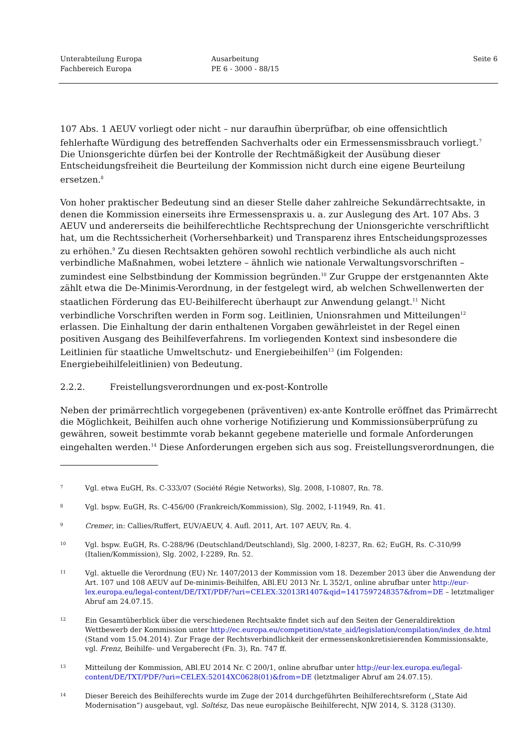Unterabteilung Europa
Fachbereich Europa
Ausarbeitung
PE 6 - 3000 - 88/15
Seite 6
107 Abs. 1 AEUV vorliegt oder nicht – nur daraufhin überprüfbar, ob eine offensichtlich fehlerhafte Würdigung des betreffenden Sachverhalts oder ein Ermessensmissbrauch vorliegt.<sup>7</sup> Die Unionsgerichte dürfen bei der Kontrolle der Rechtmäßigkeit der Ausübung dieser Entscheidungsfreiheit die Beurteilung der Kommission nicht durch eine eigene Beurteilung ersetzen.<sup>8</sup>
Von hoher praktischer Bedeutung sind an dieser Stelle daher zahlreiche Sekundärrechtsakte, in denen die Kommission einerseits ihre Ermessenspraxis u. a. zur Auslegung des Art. 107 Abs. 3 AEUV und andererseits die beihilferechtliche Rechtsprechung der Unionsgerichte verschriftlicht hat, um die Rechtssicherheit (Vorhersehbarkeit) und Transparenz ihres Entscheidungsprozesses zu erhöhen.<sup>9</sup> Zu diesen Rechtsakten gehören sowohl rechtlich verbindliche als auch nicht verbindliche Maßnahmen, wobei letztere – ähnlich wie nationale Verwaltungsvorschriften – zumindest eine Selbstbindung der Kommission begründen.<sup>10</sup> Zur Gruppe der erstgenannten Akte zählt etwa die De-Minimis-Verordnung, in der festgelegt wird, ab welchen Schwellenwerten der staatlichen Förderung das EU-Beihilferecht überhaupt zur Anwendung gelangt.<sup>11</sup> Nicht verbindliche Vorschriften werden in Form sog. Leitlinien, Unionsrahmen und Mitteilungen<sup>12</sup> erlassen. Die Einhaltung der darin enthaltenen Vorgaben gewährleistet in der Regel einen positiven Ausgang des Beihilfeverfahrens. Im vorliegenden Kontext sind insbesondere die Leitlinien für staatliche Umweltschutz- und Energiebeihilfen<sup>13</sup> (im Folgenden: Energiebeihilfeleitlinien) von Bedeutung.
2.2.2. Freistellungsverordnungen und ex-post-Kontrolle
Neben der primärrechtlich vorgegebenen (präventiven) ex-ante Kontrolle eröffnet das Primärrecht die Möglichkeit, Beihilfen auch ohne vorherige Notifizierung und Kommissionsüberprüfung zu gewähren, soweit bestimmte vorab bekannt gegebene materielle und formale Anforderungen eingehalten werden.<sup>14</sup> Diese Anforderungen ergeben sich aus sog. Freistellungsverordnungen, die
7
Vgl. etwa EuGH, Rs. C-333/07 (Société Régie Networks), Slg. 2008, I-10807, Rn. 78.
8
Vgl. bspw. EuGH, Rs. C-456/00 (Frankreich/Kommission), Slg. 2002, I-11949, Rn. 41.
9
Cremer, in: Callies/Ruffert, EUV/AEUV, 4. Aufl. 2011, Art. 107 AEUV, Rn. 4.
10
Vgl. bspw. EuGH, Rs. C-288/96 (Deutschland/Deutschland), Slg. 2000, I-8237, Rn. 62; EuGH, Rs. C-310/99 (Italien/Kommission), Slg. 2002, I-2289, Rn. 52.
11
Vgl. aktuelle die Verordnung (EU) Nr. 1407/2013 der Kommission vom 18. Dezember 2013 über die Anwendung der Art. 107 und 108 AEUV auf De-minimis-Beihilfen, ABl.EU 2013 Nr. L 352/1, online abrufbar unter http://eur-lex.europa.eu/legal-content/DE/TXT/PDF/?uri=CELEX:32013R1407&qid=1417597248357&from=DE – letztmaliger Abruf am 24.07.15.
12
Ein Gesamtüberblick über die verschiedenen Rechtsakte findet sich auf den Seiten der Generaldirektion Wettbewerb der Kommission unter http://ec.europa.eu/competition/state_aid/legislation/compilation/index_de.html (Stand vom 15.04.2014). Zur Frage der Rechtsverbindlichkeit der ermessenskonkretisierenden Kommissionsakte, vgl. Frenz, Beihilfe- und Vergaberecht (Fn. 3), Rn. 747 ff.
13
Mitteilung der Kommission, ABl.EU 2014 Nr. C 200/1, online abrufbar unter http://eur-lex.europa.eu/legal-content/DE/TXT/PDF/?uri=CELEX:52014XC0628(01)&from=DE (letztmaliger Abruf am 24.07.15).
14
Dieser Bereich des Beihilferechts wurde im Zuge der 2014 durchgeführten Beihilferechtsreform („State Aid Modernisation“) ausgebaut, vgl. Soltész, Das neue europäische Beihilferecht, NJW 2014, S. 3128 (3130).